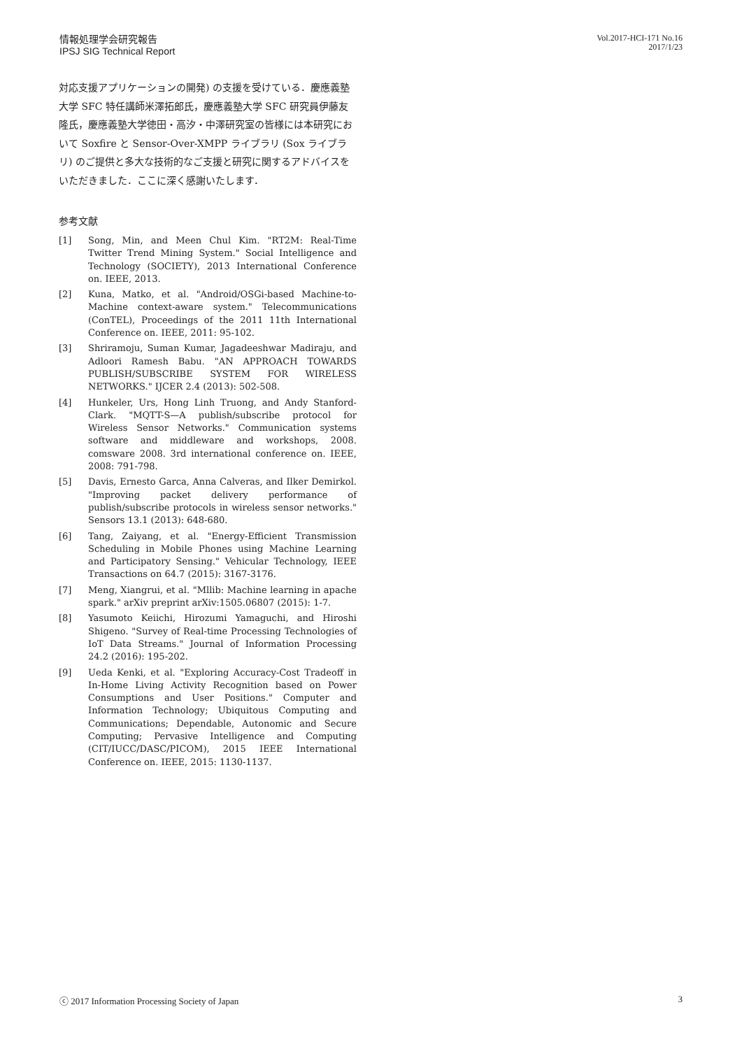情報処理学会研究報告
IPSJ SIG Technical Report
Vol.2017-HCI-171 No.16
2017/1/23
対応支援アプリケーションの開発) の支援を受けている．慶應義塾大学 SFC 特任講師米澤拓郎氏，慶應義塾大学 SFC 研究員伊藤友隆氏，慶應義塾大学徳田・高汐・中澤研究室の皆様には本研究において Soxfire と Sensor-Over-XMPP ライブラリ (Sox ライブラリ) のご提供と多大な技術的なご支援と研究に関するアドバイスをいただきました．ここに深く感謝いたします．
参考文献
[1] Song, Min, and Meen Chul Kim. "RT2M: Real-Time Twitter Trend Mining System." Social Intelligence and Technology (SOCIETY), 2013 International Conference on. IEEE, 2013.
[2] Kuna, Matko, et al. "Android/OSGi-based Machine-to-Machine context-aware system." Telecommunications (ConTEL), Proceedings of the 2011 11th International Conference on. IEEE, 2011: 95-102.
[3] Shriramoju, Suman Kumar, Jagadeeshwar Madiraju, and Adloori Ramesh Babu. "AN APPROACH TOWARDS PUBLISH/SUBSCRIBE SYSTEM FOR WIRELESS NETWORKS." IJCER 2.4 (2013): 502-508.
[4] Hunkeler, Urs, Hong Linh Truong, and Andy Stanford-Clark. "MQTT-S—A publish/subscribe protocol for Wireless Sensor Networks." Communication systems software and middleware and workshops, 2008. comsware 2008. 3rd international conference on. IEEE, 2008: 791-798.
[5] Davis, Ernesto Garca, Anna Calveras, and Ilker Demirkol. "Improving packet delivery performance of publish/subscribe protocols in wireless sensor networks." Sensors 13.1 (2013): 648-680.
[6] Tang, Zaiyang, et al. "Energy-Efficient Transmission Scheduling in Mobile Phones using Machine Learning and Participatory Sensing." Vehicular Technology, IEEE Transactions on 64.7 (2015): 3167-3176.
[7] Meng, Xiangrui, et al. "Mllib: Machine learning in apache spark." arXiv preprint arXiv:1505.06807 (2015): 1-7.
[8] Yasumoto Keiichi, Hirozumi Yamaguchi, and Hiroshi Shigeno. "Survey of Real-time Processing Technologies of IoT Data Streams." Journal of Information Processing 24.2 (2016): 195-202.
[9] Ueda Kenki, et al. "Exploring Accuracy-Cost Tradeoff in In-Home Living Activity Recognition based on Power Consumptions and User Positions." Computer and Information Technology; Ubiquitous Computing and Communications; Dependable, Autonomic and Secure Computing; Pervasive Intelligence and Computing (CIT/IUCC/DASC/PICOM), 2015 IEEE International Conference on. IEEE, 2015: 1130-1137.
ⓒ 2017 Information Processing Society of Japan 3